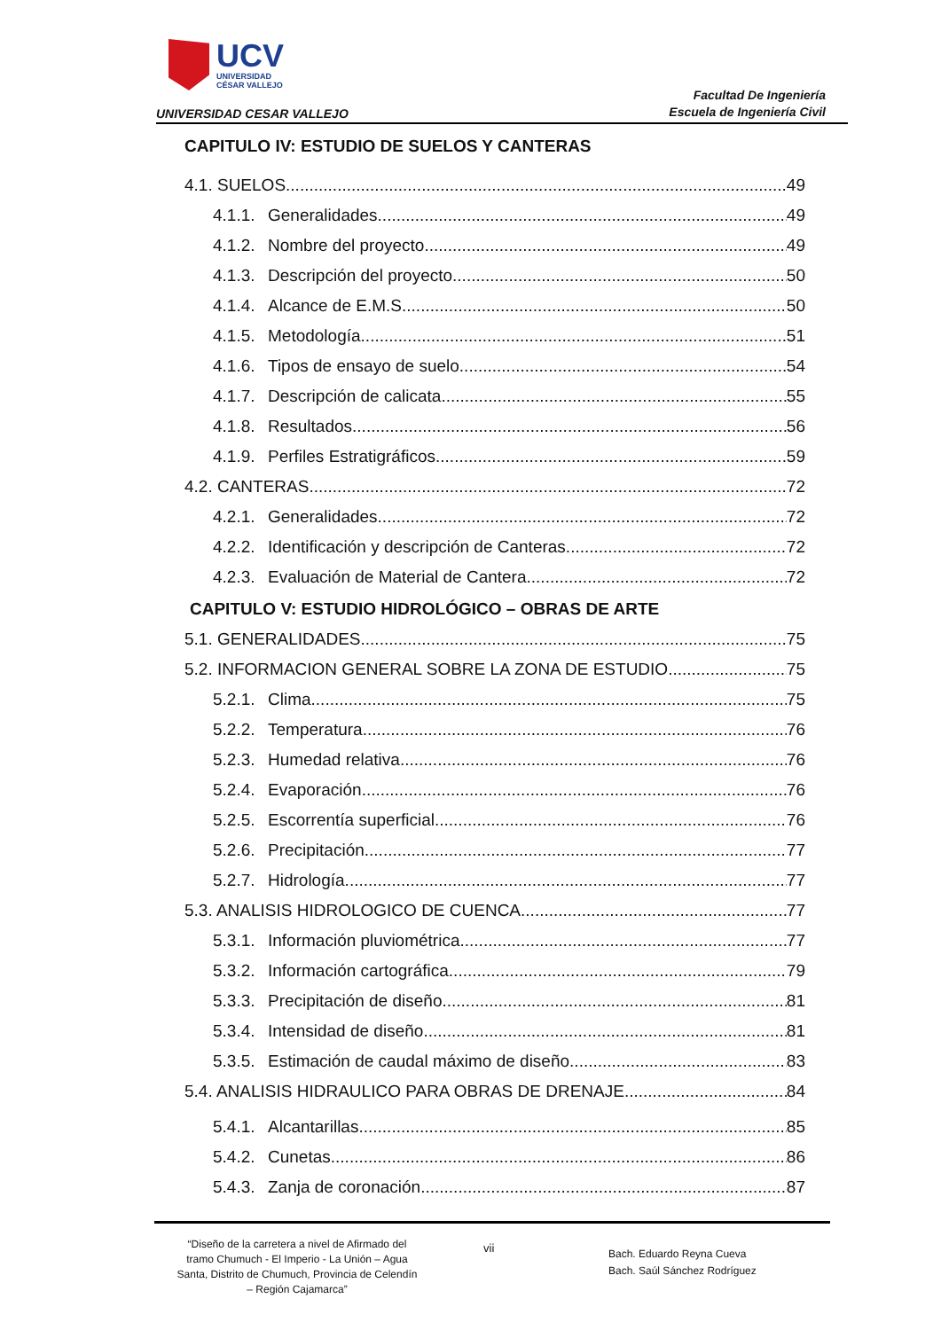UCV
UNIVERSIDAD
CÉSAR VALLEJO
UNIVERSIDAD CESAR VALLEJO
Facultad De Ingeniería
Escuela de Ingeniería Civil
CAPITULO IV: ESTUDIO DE SUELOS Y CANTERAS
4.1. SUELOS 49
4.1.1. Generalidades 49
4.1.2. Nombre del proyecto 49
4.1.3. Descripción del proyecto 50
4.1.4. Alcance de E.M.S 50
4.1.5. Metodología 51
4.1.6. Tipos de ensayo de suelo 54
4.1.7. Descripción de calicata 55
4.1.8. Resultados 56
4.1.9. Perfiles Estratigráficos 59
4.2. CANTERAS 72
4.2.1. Generalidades 72
4.2.2. Identificación y descripción de Canteras 72
4.2.3. Evaluación de Material de Cantera 72
CAPITULO V: ESTUDIO HIDROLÓGICO – OBRAS DE ARTE
5.1. GENERALIDADES 75
5.2. INFORMACION GENERAL SOBRE LA ZONA DE ESTUDIO 75
5.2.1. Clima 75
5.2.2. Temperatura 76
5.2.3. Humedad relativa 76
5.2.4. Evaporación 76
5.2.5. Escorrentía superficial 76
5.2.6. Precipitación 77
5.2.7. Hidrología 77
5.3. ANALISIS HIDROLOGICO DE CUENCA 77
5.3.1. Información pluviométrica 77
5.3.2. Información cartográfica 79
5.3.3. Precipitación de diseño 81
5.3.4. Intensidad de diseño 81
5.3.5. Estimación de caudal máximo de diseño 83
5.4. ANALISIS HIDRAULICO PARA OBRAS DE DRENAJE 84
5.4.1. Alcantarillas 85
5.4.2. Cunetas 86
5.4.3. Zanja de coronación 87
“Diseño de la carretera a nivel de Afirmado del tramo Chumuch - El Imperio - La Unión – Agua Santa, Distrito de Chumuch, Provincia de Celendín – Región Cajamarca”
vii
Bach. Eduardo Reyna Cueva
Bach. Saúl Sánchez Rodríguez